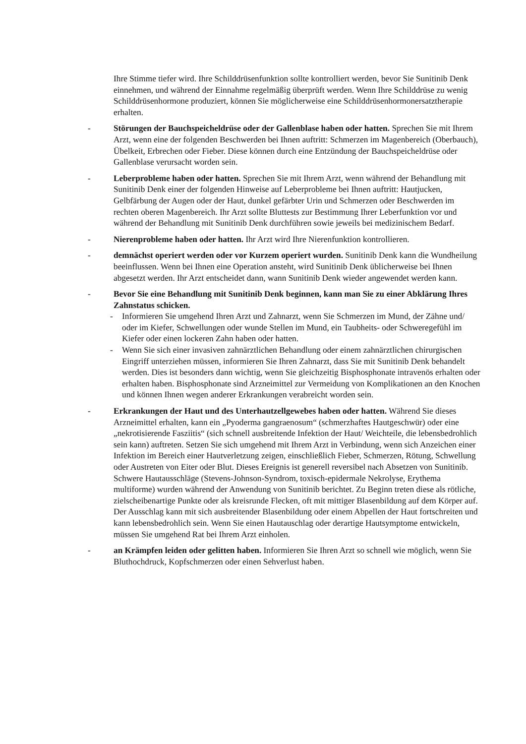Ihre Stimme tiefer wird. Ihre Schilddrüsenfunktion sollte kontrolliert werden, bevor Sie Sunitinib Denk einnehmen, und während der Einnahme regelmäßig überprüft werden. Wenn Ihre Schilddrüse zu wenig Schilddrüsenhormone produziert, können Sie möglicherweise eine Schilddrüsenhormonersatztherapie erhalten.
- Störungen der Bauchspeicheldrüse oder der Gallenblase haben oder hatten. Sprechen Sie mit Ihrem Arzt, wenn eine der folgenden Beschwerden bei Ihnen auftritt: Schmerzen im Magenbereich (Oberbauch), Übelkeit, Erbrechen oder Fieber. Diese können durch eine Entzündung der Bauchspeicheldrüse oder Gallenblase verursacht worden sein.
- Leberprobleme haben oder hatten. Sprechen Sie mit Ihrem Arzt, wenn während der Behandlung mit Sunitinib Denk einer der folgenden Hinweise auf Leberprobleme bei Ihnen auftritt: Hautjucken, Gelbfärbung der Augen oder der Haut, dunkel gefärbter Urin und Schmerzen oder Beschwerden im rechten oberen Magenbereich. Ihr Arzt sollte Bluttests zur Bestimmung Ihrer Leberfunktion vor und während der Behandlung mit Sunitinib Denk durchführen sowie jeweils bei medizinischem Bedarf.
- Nierenprobleme haben oder hatten. Ihr Arzt wird Ihre Nierenfunktion kontrollieren.
- demnächst operiert werden oder vor Kurzem operiert wurden. Sunitinib Denk kann die Wundheilung beeinflussen. Wenn bei Ihnen eine Operation ansteht, wird Sunitinib Denk üblicherweise bei Ihnen abgesetzt werden. Ihr Arzt entscheidet dann, wann Sunitinib Denk wieder angewendet werden kann.
- Bevor Sie eine Behandlung mit Sunitinib Denk beginnen, kann man Sie zu einer Abklärung Ihres Zahnstatus schicken.
- Informieren Sie umgehend Ihren Arzt und Zahnarzt, wenn Sie Schmerzen im Mund, der Zähne und/ oder im Kiefer, Schwellungen oder wunde Stellen im Mund, ein Taubheits- oder Schweregefühl im Kiefer oder einen lockeren Zahn haben oder hatten.
- Wenn Sie sich einer invasiven zahnärztlichen Behandlung oder einem zahnärztlichen chirurgischen Eingriff unterziehen müssen, informieren Sie Ihren Zahnarzt, dass Sie mit Sunitinib Denk behandelt werden. Dies ist besonders dann wichtig, wenn Sie gleichzeitig Bisphosphonate intravenös erhalten oder erhalten haben. Bisphosphonate sind Arzneimittel zur Vermeidung von Komplikationen an den Knochen und können Ihnen wegen anderer Erkrankungen verabreicht worden sein.
- Erkrankungen der Haut und des Unterhautzellgewebes haben oder hatten. Während Sie dieses Arzneimittel erhalten, kann ein „Pyoderma gangraenosum“ (schmerzhaftes Hautgeschwür) oder eine „nekrotisierende Fasziitis“ (sich schnell ausbreitende Infektion der Haut/ Weichteile, die lebensbedrohlich sein kann) auftreten. Setzen Sie sich umgehend mit Ihrem Arzt in Verbindung, wenn sich Anzeichen einer Infektion im Bereich einer Hautverletzung zeigen, einschließlich Fieber, Schmerzen, Rötung, Schwellung oder Austreten von Eiter oder Blut. Dieses Ereignis ist generell reversibel nach Absetzen von Sunitinib.
Schwere Hautausschläge (Stevens-Johnson-Syndrom, toxisch-epidermale Nekrolyse, Erythema multiforme) wurden während der Anwendung von Sunitinib berichtet. Zu Beginn treten diese als rötliche, zielscheibenartige Punkte oder als kreisrunde Flecken, oft mit mittiger Blasenbildung auf dem Körper auf. Der Ausschlag kann mit sich ausbreitender Blasenbildung oder einem Abpellen der Haut fortschreiten und kann lebensbedrohlich sein. Wenn Sie einen Hautauschlag oder derartige Hautsymptome entwickeln, müssen Sie umgehend Rat bei Ihrem Arzt einholen.
- an Krämpfen leiden oder gelitten haben. Informieren Sie Ihren Arzt so schnell wie möglich, wenn Sie Bluthochdruck, Kopfschmerzen oder einen Sehverlust haben.